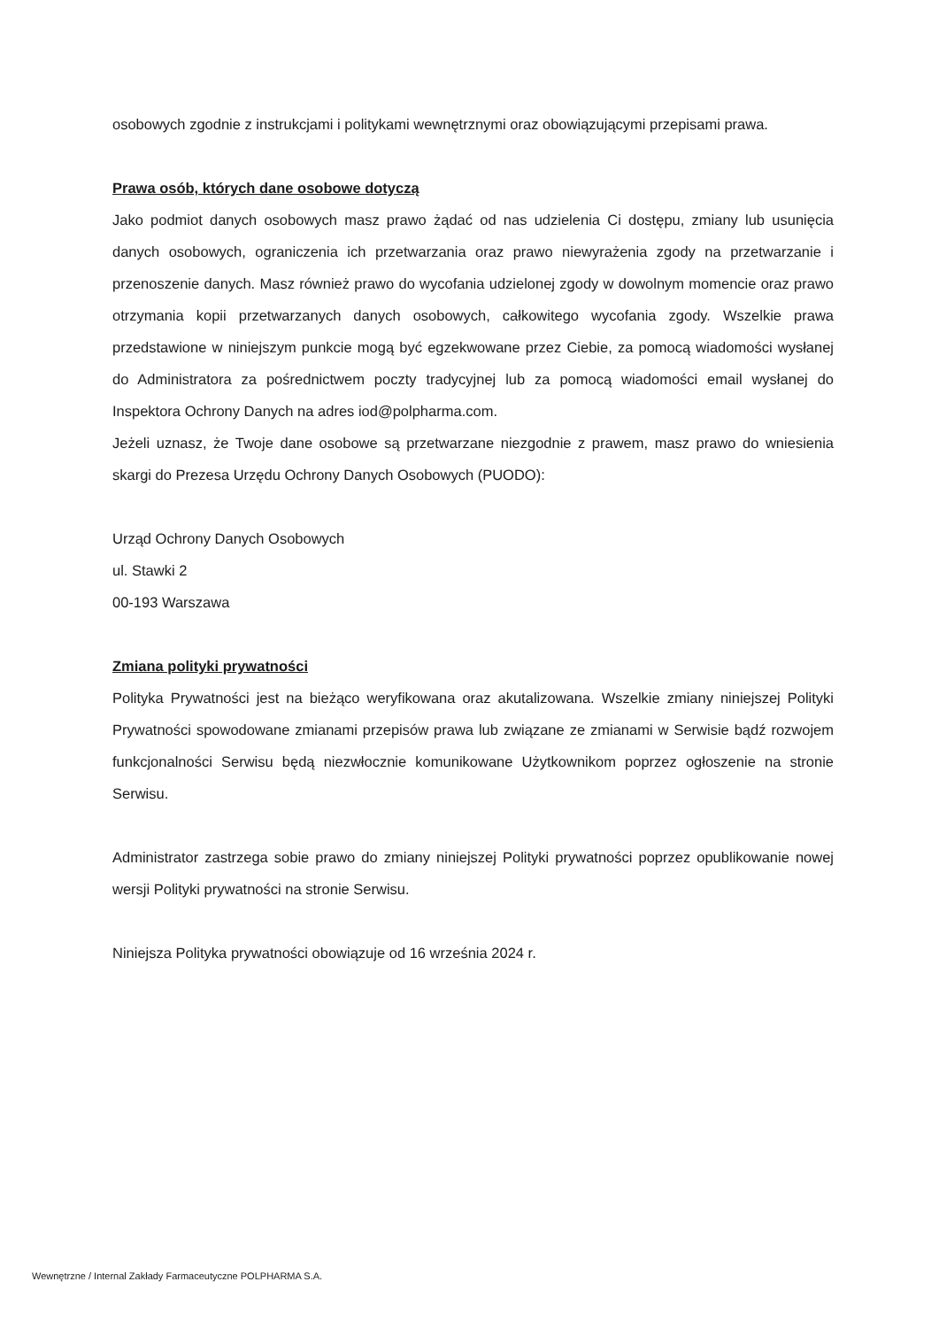osobowych zgodnie z instrukcjami i politykami wewnętrznymi oraz obowiązującymi przepisami prawa.
Prawa osób, których dane osobowe dotyczą
Jako podmiot danych osobowych masz prawo żądać od nas udzielenia Ci dostępu, zmiany lub usunięcia danych osobowych, ograniczenia ich przetwarzania oraz prawo niewyrażenia zgody na przetwarzanie i przenoszenie danych. Masz również prawo do wycofania udzielonej zgody w dowolnym momencie oraz prawo otrzymania kopii przetwarzanych danych osobowych, całkowitego wycofania zgody. Wszelkie prawa przedstawione w niniejszym punkcie mogą być egzekwowane przez Ciebie, za pomocą wiadomości wysłanej do Administratora za pośrednictwem poczty tradycyjnej lub za pomocą wiadomości email wysłanej do Inspektora Ochrony Danych na adres iod@polpharma.com.
Jeżeli uznasz, że Twoje dane osobowe są przetwarzane niezgodnie z prawem, masz prawo do wniesienia skargi do Prezesa Urzędu Ochrony Danych Osobowych (PUODO):
Urząd Ochrony Danych Osobowych
ul. Stawki 2
00-193 Warszawa
Zmiana polityki prywatności
Polityka Prywatności jest na bieżąco weryfikowana oraz akutalizowana. Wszelkie zmiany niniejszej Polityki Prywatności spowodowane zmianami przepisów prawa lub związane ze zmianami w Serwisie bądź rozwojem funkcjonalności Serwisu będą niezwłocznie komunikowane Użytkownikom poprzez ogłoszenie na stronie Serwisu.
Administrator zastrzega sobie prawo do zmiany niniejszej Polityki prywatności poprzez opublikowanie nowej wersji Polityki prywatności na stronie Serwisu.
Niniejsza Polityka prywatności obowiązuje od 16 września 2024 r.
Wewnętrzne / Internal Zakłady Farmaceutyczne POLPHARMA S.A.